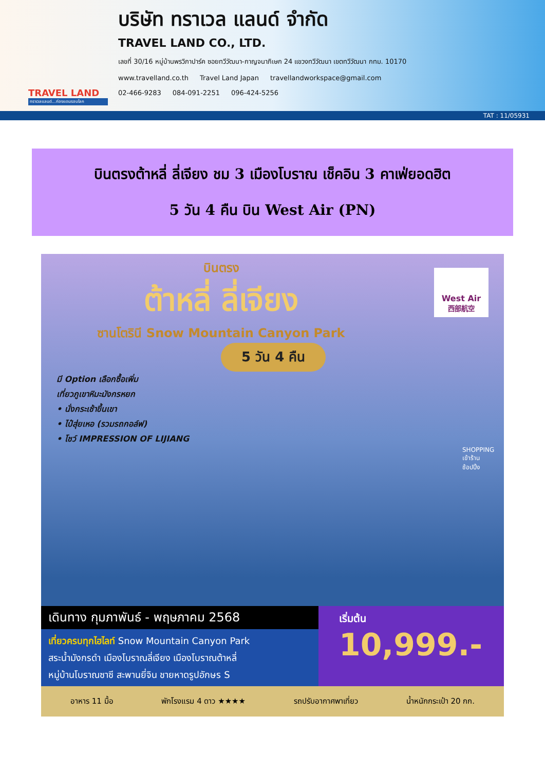TRAVEL LAND
ทราเวลแลนด์...ท่องแดนรอบโลก
บริษัท ทราเวล แลนด์ จำกัด
TRAVEL LAND CO., LTD.
เลขที่ 30/16 หมู่บ้านพรวิภาปาร์ค ซอยทวีวัฒนา-กาญจนาภิเษก 24 แขวงทวีวัฒนา เขตทวีวัฒนา กทม. 10170
www.travelland.co.th Travel Land Japan travellandworkspace@gmail.com
02-466-9283 084-091-2251 096-424-5256
TAT : 11/05931
บินตรงต้าหลี่ ลี่เจียง ชม 3 เมืองโบราณ เช็คอิน 3 คาเฟ่ยอดฮิต
5 วัน 4 คืน บิน West Air (PN)
บินตรง
ต้าหลี่ ลี่เจียง
ซานโตรินี Snow Mountain Canyon Park
West Air
西部航空
5 วัน 4 คืน
มี Option เลือกซื้อเพิ่ม
เที่ยวภูเขาหิมะมังกรหยก
• นั่งกระเช้าขึ้นเขา
• ไป๋สุ่ยเหอ (รวมรถกอล์ฟ)
• โชว์ IMPRESSION OF LIJIANG
SHOPPING เข้าร้าน ช้อปปิ้ง
เดินทาง กุมภาพันธ์ - พฤษภาคม 2568
เที่ยวครบทุกไฮไลท์ Snow Mountain Canyon Park
สระน้ำมังกรดำ เมืองโบราณลี่เจียง เมืองโบราณต้าหลี่
หมู่บ้านโบราณซาซี สะพานยี่จิน ชายหาดรูปอักษร S
เริ่มต้น
10,999.-
อาหาร 11 มื้อ พักโรงแรม 4 ดาว ★★★★ รถปรับอากาศพาเที่ยว น้ำหนักกระเป๋า 20 กก.